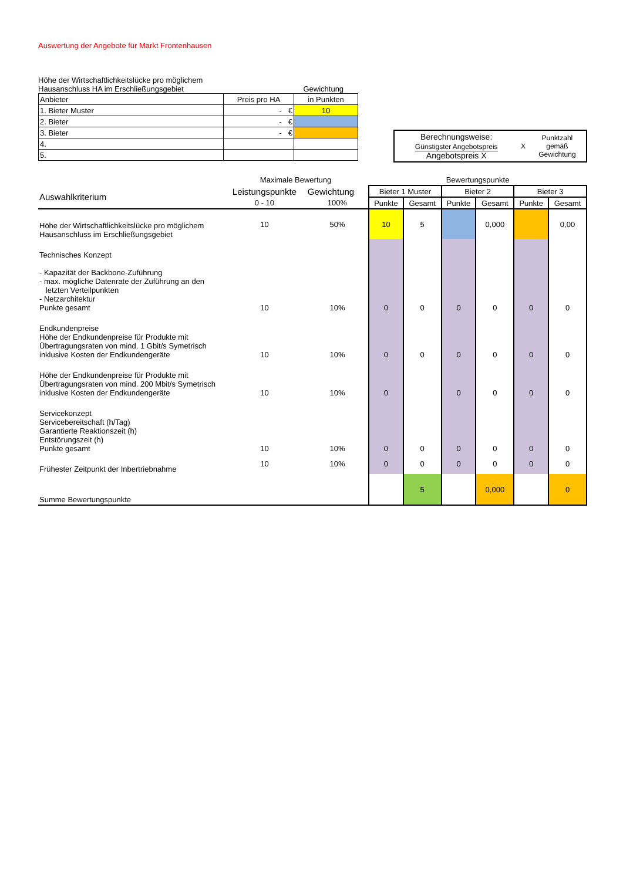Auswertung der Angebote für Markt Frontenhausen
Höhe der Wirtschaftlichkeitslücke pro möglichem
Hausanschluss HA im Erschließungsgebiet Gewichtung
| Anbieter | Preis pro HA | in Punkten |
| 1. Bieter Muster | - € | 10 |
| 2. Bieter | - € | |
| 3. Bieter | - € | |
| 4. | | |
| 5. | | |
| Berechnungsweise: Günstigster Angebotspreis Angebotspreis X | X | Punktzahl gemäß Gewichtung |
| | Maximale Bewertung | | Bewertungspunkte | | | | | |
| Auswahlkriterium | Leistungspunkte | Gewichtung | Bieter 1 Muster | | Bieter 2 | | Bieter 3 | |
| | 0 - 10 | 100% | Punkte | Gesamt | Punkte | Gesamt | Punkte | Gesamt |
| Höhe der Wirtschaftlichkeitslücke pro möglichem Hausanschluss im Erschließungsgebiet | 10 | 50% | 10 | 5 | | 0,000 | | 0,00 |
| Technisches Konzept - Kapazität der Backbone-Zuführung - max. mögliche Datenrate der Zuführung an den letzten Verteilpunkten - Netzarchitektur Punkte gesamt | 10 | 10% | 0 | 0 | 0 | 0 | 0 | 0 |
| Endkundenpreise Höhe der Endkundenpreise für Produkte mit Übertragungsraten von mind. 1 Gbit/s Symetrisch inklusive Kosten der Endkundengeräte | 10 | 10% | 0 | 0 | 0 | 0 | 0 | 0 |
| Höhe der Endkundenpreise für Produkte mit Übertragungsraten von mind. 200 Mbit/s Symetrisch inklusive Kosten der Endkundengeräte | 10 | 10% | 0 | | 0 | 0 | 0 | 0 |
| Servicekonzept Servicebereitschaft (h/Tag) Garantierte Reaktionszeit (h) Entstörungszeit (h) Punkte gesamt | 10 | 10% | 0 | 0 | 0 | 0 | 0 | 0 |
| Frühester Zeitpunkt der Inbertriebnahme | 10 | 10% | 0 | 0 | 0 | 0 | 0 | 0 |
| Summe Bewertungspunkte | | | | 5 | | 0,000 | | 0 |